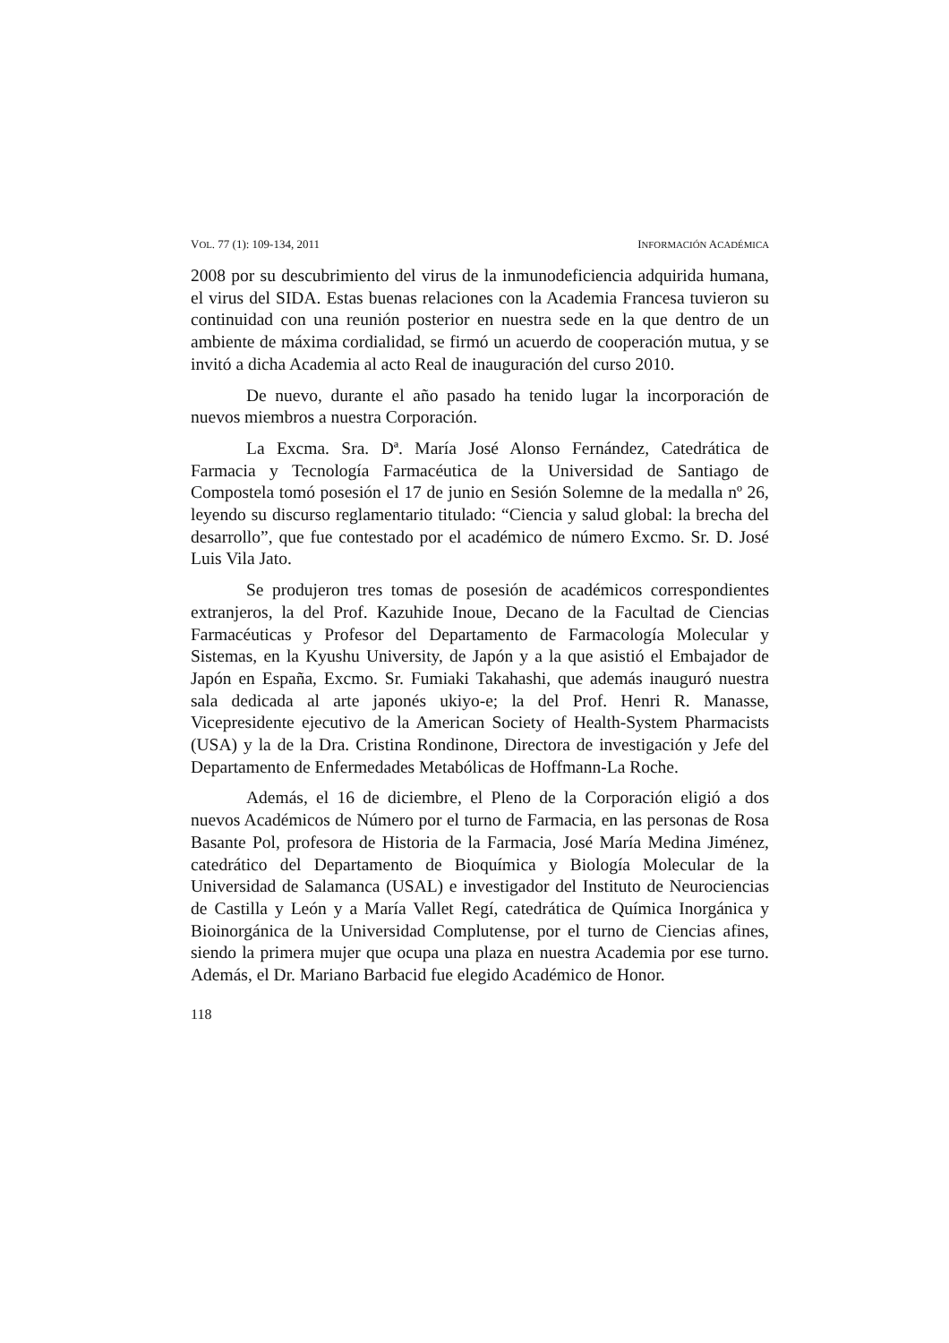VOL. 77 (1): 109-134, 2011 INFORMACIÓN ACADÉMICA
2008 por su descubrimiento del virus de la inmunodeficiencia adquirida humana, el virus del SIDA. Estas buenas relaciones con la Academia Francesa tuvieron su continuidad con una reunión posterior en nuestra sede en la que dentro de un ambiente de máxima cordialidad, se firmó un acuerdo de cooperación mutua, y se invitó a dicha Academia al acto Real de inauguración del curso 2010.
De nuevo, durante el año pasado ha tenido lugar la incorporación de nuevos miembros a nuestra Corporación.
La Excma. Sra. Dª. María José Alonso Fernández, Catedrática de Farmacia y Tecnología Farmacéutica de la Universidad de Santiago de Compostela tomó posesión el 17 de junio en Sesión Solemne de la medalla nº 26, leyendo su discurso reglamentario titulado: “Ciencia y salud global: la brecha del desarrollo”, que fue contestado por el académico de número Excmo. Sr. D. José Luis Vila Jato.
Se produjeron tres tomas de posesión de académicos correspondientes extranjeros, la del Prof. Kazuhide Inoue, Decano de la Facultad de Ciencias Farmacéuticas y Profesor del Departamento de Farmacología Molecular y Sistemas, en la Kyushu University, de Japón y a la que asistió el Embajador de Japón en España, Excmo. Sr. Fumiaki Takahashi, que además inauguró nuestra sala dedicada al arte japonés ukiyo-e; la del Prof. Henri R. Manasse, Vicepresidente ejecutivo de la American Society of Health-System Pharmacists (USA) y la de la Dra. Cristina Rondinone, Directora de investigación y Jefe del Departamento de Enfermedades Metabólicas de Hoffmann-La Roche.
Además, el 16 de diciembre, el Pleno de la Corporación eligió a dos nuevos Académicos de Número por el turno de Farmacia, en las personas de Rosa Basante Pol, profesora de Historia de la Farmacia, José María Medina Jiménez, catedrático del Departamento de Bioquímica y Biología Molecular de la Universidad de Salamanca (USAL) e investigador del Instituto de Neurociencias de Castilla y León y a María Vallet Regí, catedrática de Química Inorgánica y Bioinorgánica de la Universidad Complutense, por el turno de Ciencias afines, siendo la primera mujer que ocupa una plaza en nuestra Academia por ese turno. Además, el Dr. Mariano Barbacid fue elegido Académico de Honor.
118